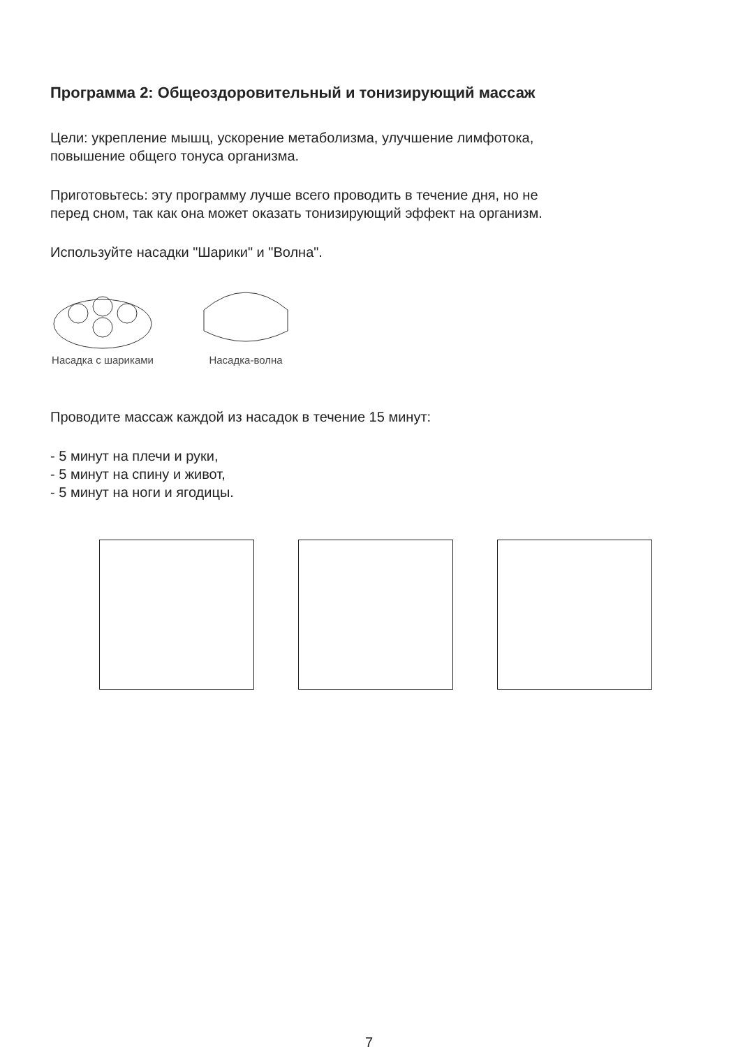Программа 2: Общеоздоровительный и тонизирующий массаж
Цели: укрепление мышц, ускорение метаболизма, улучшение лимфотока,
повышение общего тонуса организма.
Приготовьтесь: эту программу лучше всего проводить в течение дня, но не
перед сном, так как она может оказать тонизирующий эффект на организм.
Используйте насадки "Шарики" и "Волна".
Насадка с шариками
Насадка-волна
Проводите массаж каждой из насадок в течение 15 минут:
- 5 минут на плечи и руки,
- 5 минут на спину и живот,
- 5 минут на ноги и ягодицы.
7